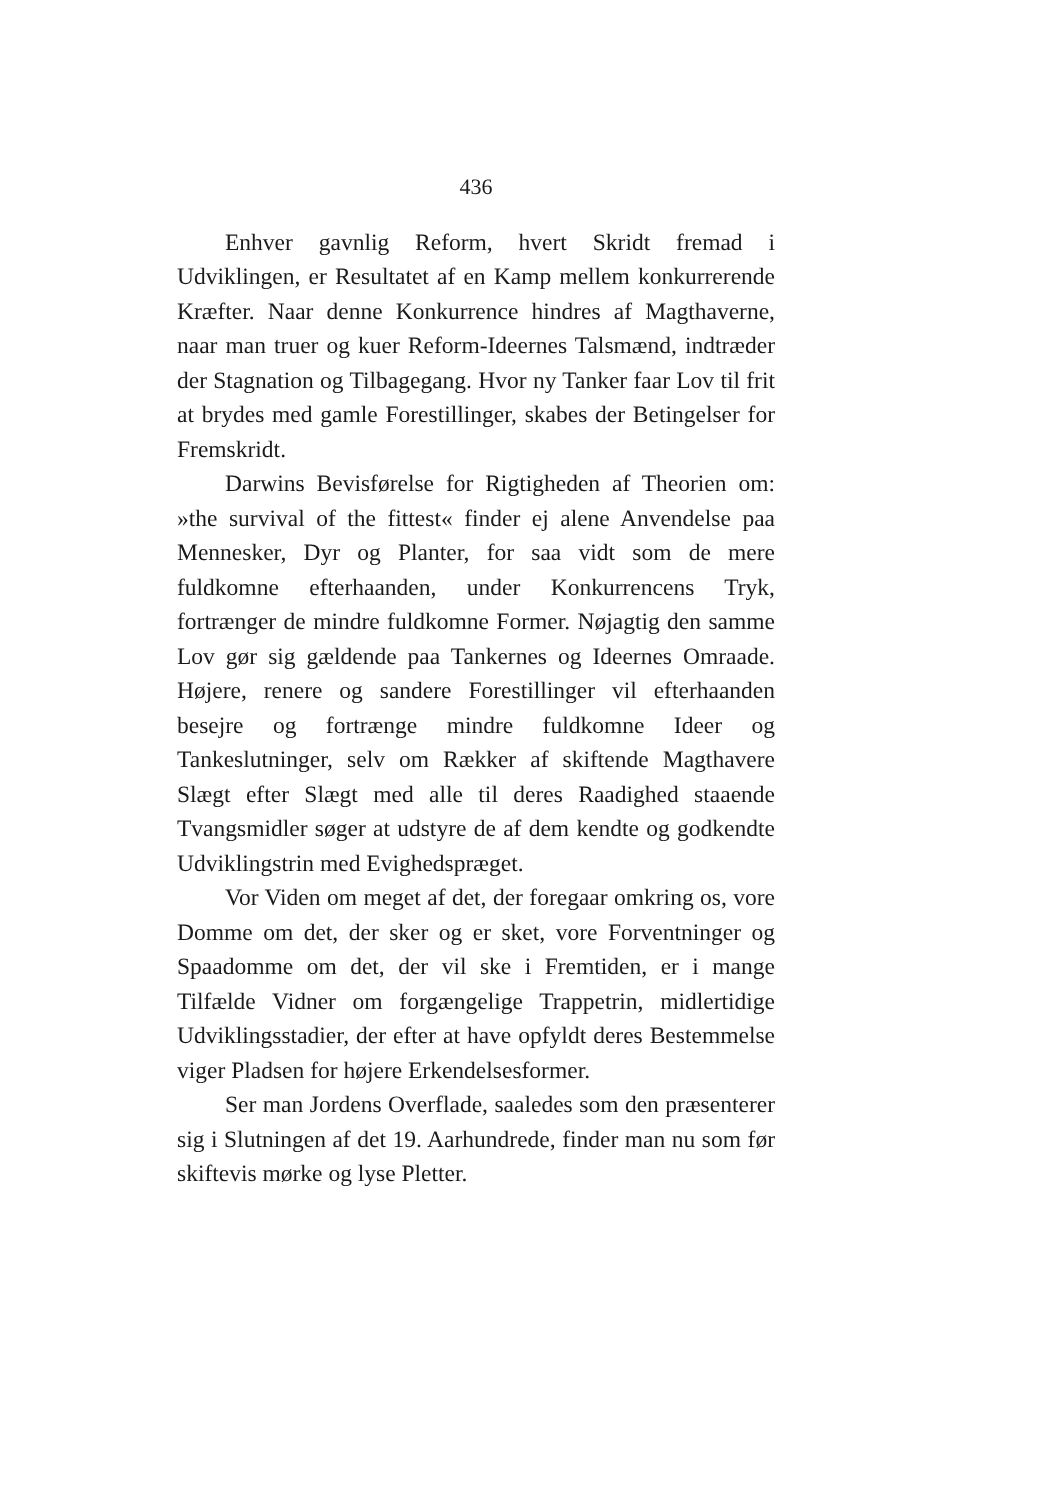436
Enhver gavnlig Reform, hvert Skridt fremad i Udviklingen, er Resultatet af en Kamp mellem konkurrerende Kræfter. Naar denne Konkurrence hindres af Magthaverne, naar man truer og kuer Reform-Ideernes Talsmænd, indtræder der Stagnation og Tilbagegang. Hvor ny Tanker faar Lov til frit at brydes med gamle Forestillinger, skabes der Betingelser for Fremskridt.
Darwins Bevisførelse for Rigtigheden af Theorien om: »the survival of the fittest« finder ej alene Anvendelse paa Mennesker, Dyr og Planter, for saa vidt som de mere fuldkomne efterhaanden, under Konkurrencens Tryk, fortrænger de mindre fuldkomne Former. Nøjagtig den samme Lov gør sig gældende paa Tankernes og Ideernes Omraade. Højere, renere og sandere Forestillinger vil efterhaanden besejre og fortrænge mindre fuldkomne Ideer og Tankeslutninger, selv om Rækker af skiftende Magthavere Slægt efter Slægt med alle til deres Raadighed staaende Tvangsmidler søger at udstyre de af dem kendte og godkendte Udviklingstrin med Evighedspræget.
Vor Viden om meget af det, der foregaar omkring os, vore Domme om det, der sker og er sket, vore Forventninger og Spaadomme om det, der vil ske i Fremtiden, er i mange Tilfælde Vidner om forgængelige Trappetrin, midlertidige Udviklingsstadier, der efter at have opfyldt deres Bestemmelse viger Pladsen for højere Erkendelsesformer.
Ser man Jordens Overflade, saaledes som den præsenterer sig i Slutningen af det 19. Aarhundrede, finder man nu som før skiftevis mørke og lyse Pletter.